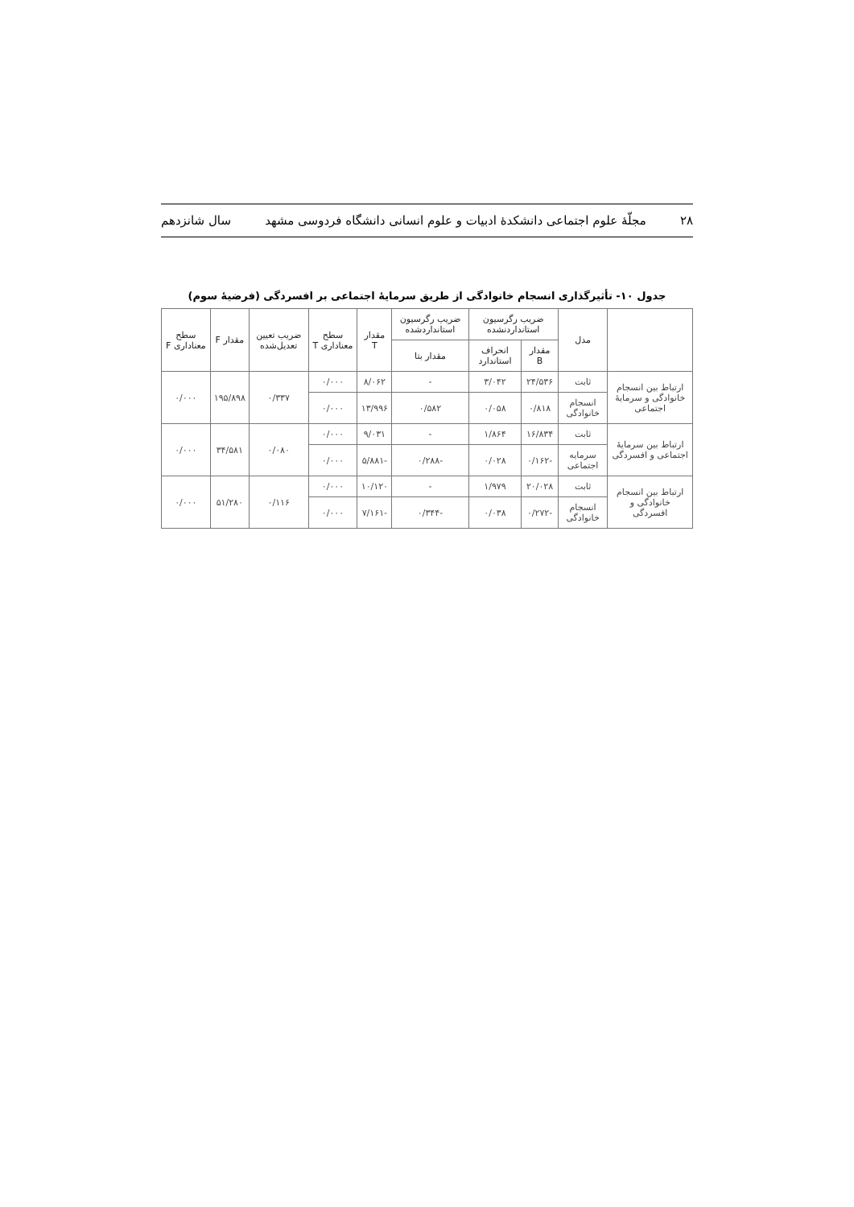۲۸ مجلّهٔ علوم اجتماعی دانشکدهٔ ادبیات و علوم انسانی دانشگاه فردوسی مشهد سال شانزدهم
جدول ۱۰- تأثیرگذاری انسجام خانوادگی از طریق سرمایهٔ اجتماعی بر افسردگی (فرضیهٔ سوم)
| | مدل | ضریب رگرسیون استانداردنشده | | ضریب رگرسیون استانداردشده | مقدار T | سطح معناداری T | ضریب تعیین تعدیل‌شده | مقدار F | سطح معناداری F |
| --- | --- | --- | --- | --- | --- | --- | --- | --- | --- |
| | | مقدار B | انحراف استاندارد | مقدار بتا | | | | | |
| ارتباط بین انسجام خانوادگی و سرمایهٔ اجتماعی | ثابت | ۲۴/۵۳۶ | ۳/۰۴۲ | - | ۸/۰۶۲ | ۰/۰۰۰ | ۰/۳۳۷ | ۱۹۵/۸۹۸ | ۰/۰۰۰ |
| | انسجام خانوادگی | ۰/۸۱۸ | ۰/۰۵۸ | ۰/۵۸۲ | ۱۳/۹۹۶ | ۰/۰۰۰ | | | |
| ارتباط بین سرمایهٔ اجتماعی و افسردگی | ثابت | ۱۶/۸۳۴ | ۱/۸۶۴ | - | ۹/۰۳۱ | ۰/۰۰۰ | ۰/۰۸۰ | ۳۴/۵۸۱ | ۰/۰۰۰ |
| | سرمایه اجتماعی | -۰/۱۶۲ | ۰/۰۲۸ | -۰/۲۸۸ | -۵/۸۸۱ | ۰/۰۰۰ | | | |
| ارتباط بین انسجام خانوادگی و افسردگی | ثابت | ۲۰/۰۲۸ | ۱/۹۷۹ | - | ۱۰/۱۲۰ | ۰/۰۰۰ | ۰/۱۱۶ | ۵۱/۲۸۰ | ۰/۰۰۰ |
| | انسجام خانوادگی | -۰/۲۷۲ | ۰/۰۳۸ | -۰/۳۴۴ | -۷/۱۶۱ | ۰/۰۰۰ | | | |